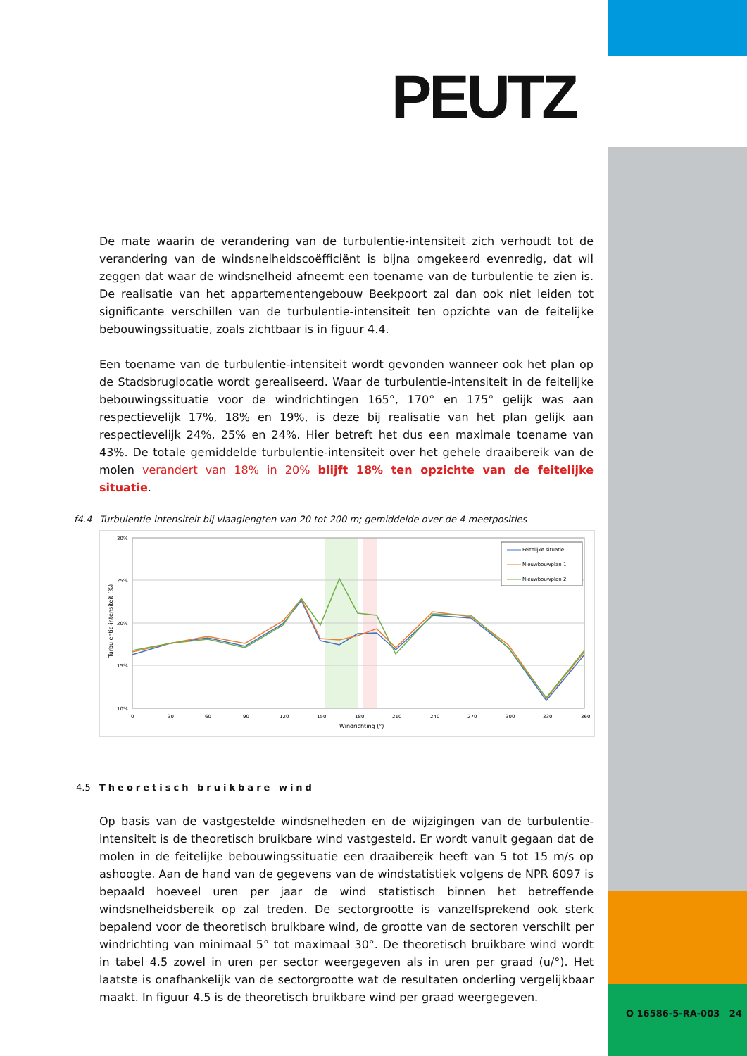PEUTZ
De mate waarin de verandering van de turbulentie-intensiteit zich verhoudt tot de verandering van de windsnelheidscoëfficiënt is bijna omgekeerd evenredig, dat wil zeggen dat waar de windsnelheid afneemt een toename van de turbulentie te zien is. De realisatie van het appartementengebouw Beekpoort zal dan ook niet leiden tot significante verschillen van de turbulentie-intensiteit ten opzichte van de feitelijke bebouwingssituatie, zoals zichtbaar is in figuur 4.4.
Een toename van de turbulentie-intensiteit wordt gevonden wanneer ook het plan op de Stadsbruglocatie wordt gerealiseerd. Waar de turbulentie-intensiteit in de feitelijke bebouwingssituatie voor de windrichtingen 165°, 170° en 175° gelijk was aan respectievelijk 17%, 18% en 19%, is deze bij realisatie van het plan gelijk aan respectievelijk 24%, 25% en 24%. Hier betreft het dus een maximale toename van 43%. De totale gemiddelde turbulentie-intensiteit over het gehele draaibereik van de molen verandert van 18% in 20% blijft 18% ten opzichte van de feitelijke situatie.
f4.4 Turbulentie-intensiteit bij vlaaglengten van 20 tot 200 m; gemiddelde over de 4 meetposities
30%
25%
20%
15%
10%
0
30
60
90
120
150
180
210
240
270
300
330
360
Windrichting (°)
Turbulentie-intensiteit (%)
Feitelijke situatie
Nieuwbouwplan 1
Nieuwbouwplan 2
4.5 Theoretisch bruikbare wind
Op basis van de vastgestelde windsnelheden en de wijzigingen van de turbulentie-intensiteit is de theoretisch bruikbare wind vastgesteld. Er wordt vanuit gegaan dat de molen in de feitelijke bebouwingssituatie een draaibereik heeft van 5 tot 15 m/s op ashoogte. Aan de hand van de gegevens van de windstatistiek volgens de NPR 6097 is bepaald hoeveel uren per jaar de wind statistisch binnen het betreffende windsnelheidsbereik op zal treden. De sectorgrootte is vanzelfsprekend ook sterk bepalend voor de theoretisch bruikbare wind, de grootte van de sectoren verschilt per windrichting van minimaal 5° tot maximaal 30°. De theoretisch bruikbare wind wordt in tabel 4.5 zowel in uren per sector weergegeven als in uren per graad (u/°). Het laatste is onafhankelijk van de sectorgrootte wat de resultaten onderling vergelijkbaar maakt. In figuur 4.5 is de theoretisch bruikbare wind per graad weergegeven.
O 16586-5-RA-003 24